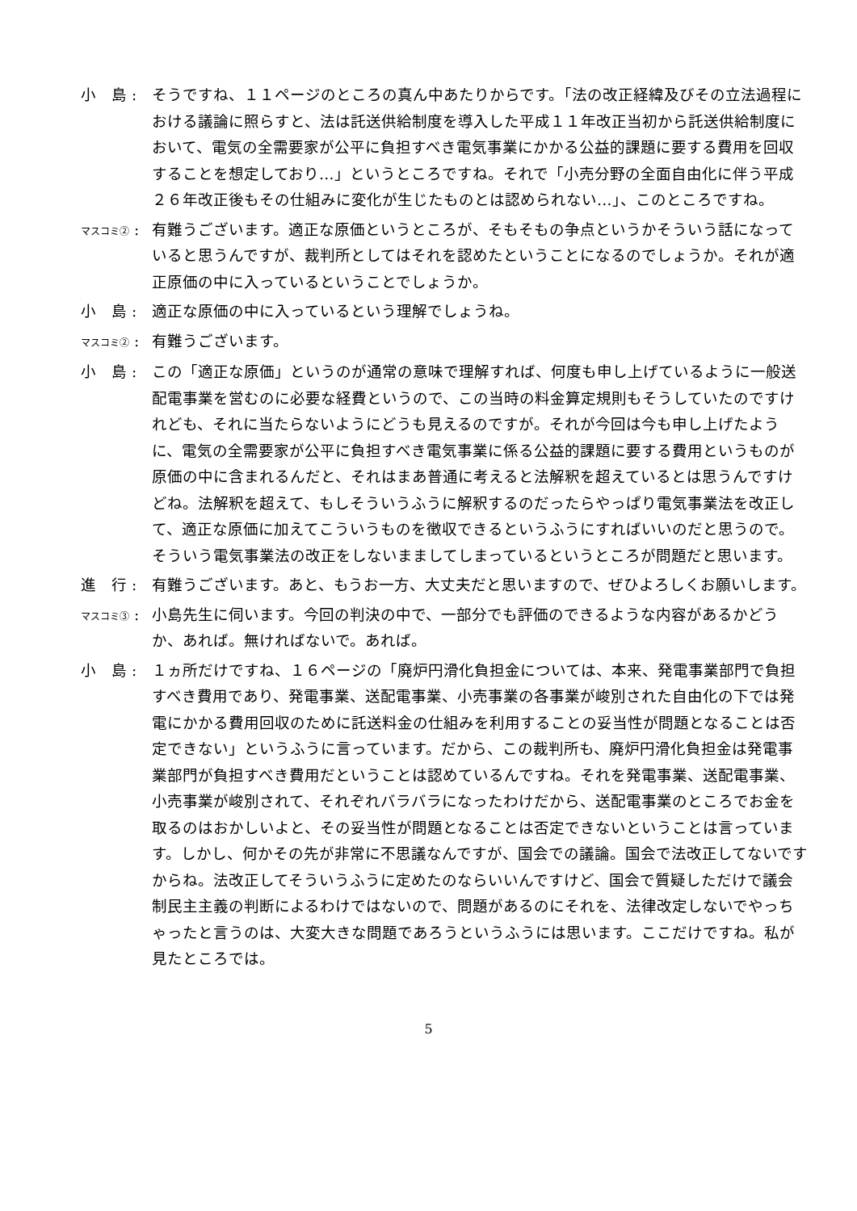小　島 : そうですね、１１ページのところの真ん中あたりからです。「法の改正経緯及びその立法過程における議論に照らすと、法は託送供給制度を導入した平成１１年改正当初から託送供給制度において、電気の全需要家が公平に負担すべき電気事業にかかる公益的課題に要する費用を回収することを想定しており…」というところですね。それで「小売分野の全面自由化に伴う平成２６年改正後もその仕組みに変化が生じたものとは認められない…」、このところですね。
マスコミ② : 有難うございます。適正な原価というところが、そもそもの争点というかそういう話になっていると思うんですが、裁判所としてはそれを認めたということになるのでしょうか。それが適正原価の中に入っているということでしょうか。
小　島 : 適正な原価の中に入っているという理解でしょうね。
マスコミ② : 有難うございます。
小　島 : この「適正な原価」というのが通常の意味で理解すれば、何度も申し上げているように一般送配電事業を営むのに必要な経費というので、この当時の料金算定規則もそうしていたのですけれども、それに当たらないようにどうも見えるのですが。それが今回は今も申し上げたように、電気の全需要家が公平に負担すべき電気事業に係る公益的課題に要する費用というものが原価の中に含まれるんだと、それはまあ普通に考えると法解釈を超えているとは思うんですけどね。法解釈を超えて、もしそういうふうに解釈するのだったらやっぱり電気事業法を改正して、適正な原価に加えてこういうものを徴収できるというふうにすればいいのだと思うので。そういう電気事業法の改正をしないまましてしまっているというところが問題だと思います。
進　行 : 有難うございます。あと、もうお一方、大丈夫だと思いますので、ぜひよろしくお願いします。
マスコミ③ : 小島先生に伺います。今回の判決の中で、一部分でも評価のできるような内容があるかどうか、あれば。無ければないで。あれば。
小　島 : １ヵ所だけですね、１６ページの「廃炉円滑化負担金については、本来、発電事業部門で負担すべき費用であり、発電事業、送配電事業、小売事業の各事業が峻別された自由化の下では発電にかかる費用回収のために託送料金の仕組みを利用することの妥当性が問題となることは否定できない」というふうに言っています。だから、この裁判所も、廃炉円滑化負担金は発電事業部門が負担すべき費用だということは認めているんですね。それを発電事業、送配電事業、小売事業が峻別されて、それぞれバラバラになったわけだから、送配電事業のところでお金を取るのはおかしいよと、その妥当性が問題となることは否定できないということは言っています。しかし、何かその先が非常に不思議なんですが、国会での議論。国会で法改正してないですからね。法改正してそういうふうに定めたのならいいんですけど、国会で質疑しただけで議会制民主主義の判断によるわけではないので、問題があるのにそれを、法律改定しないでやっちゃったと言うのは、大変大きな問題であろうというふうには思います。ここだけですね。私が見たところでは。
5